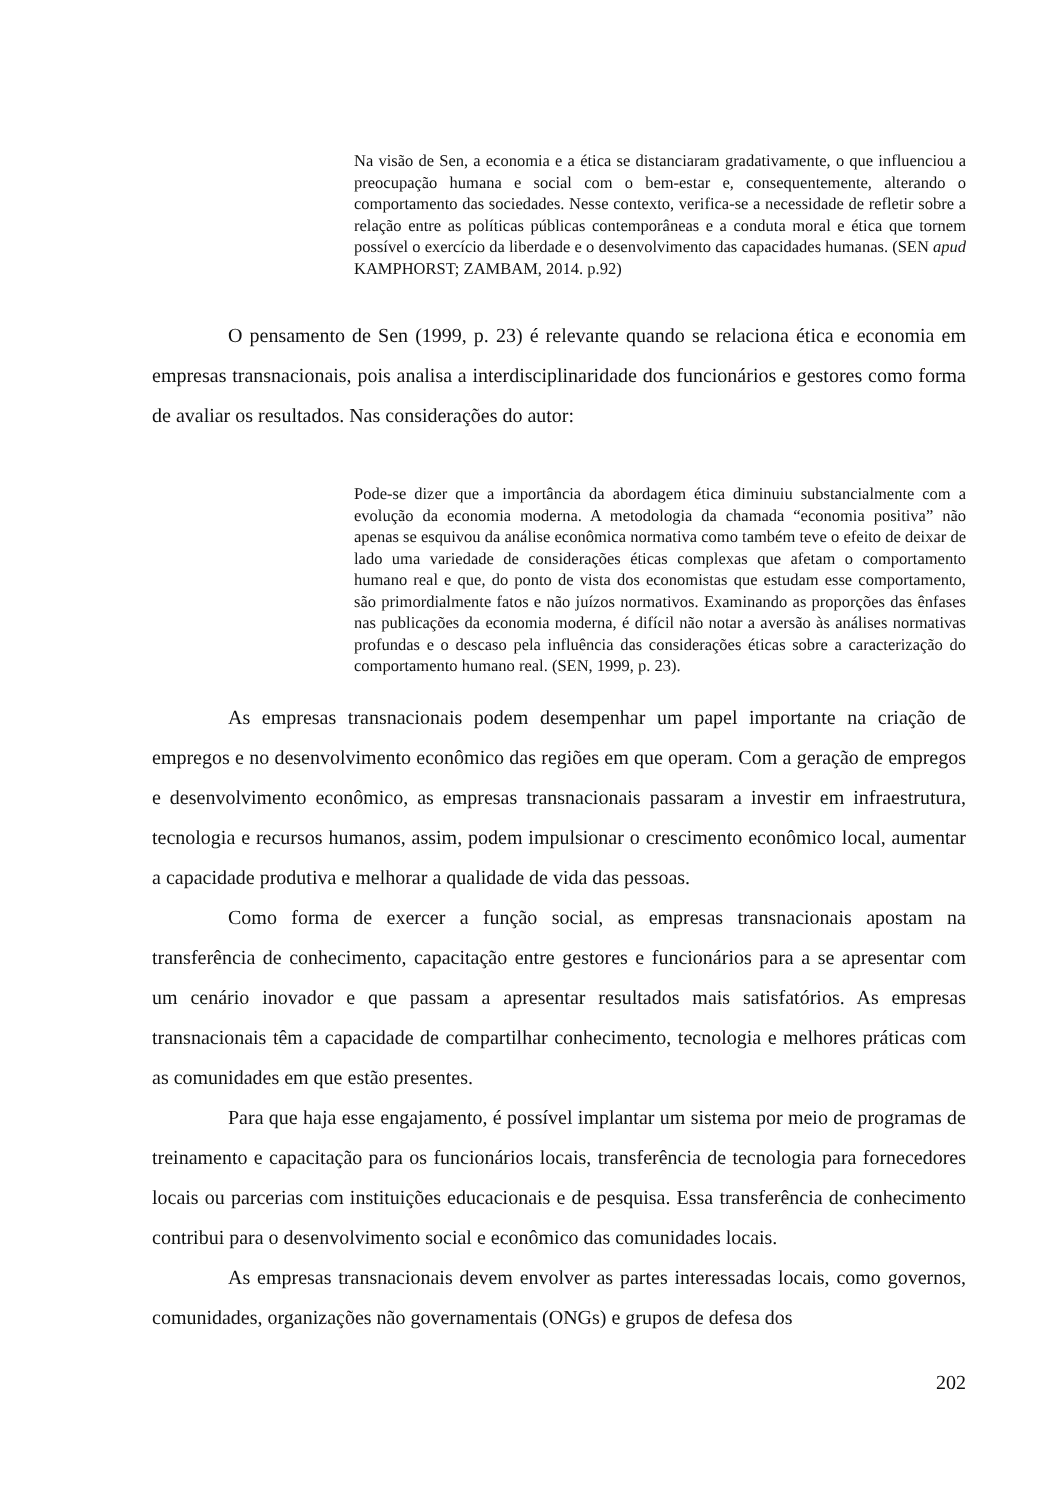Na visão de Sen, a economia e a ética se distanciaram gradativamente, o que influenciou a preocupação humana e social com o bem-estar e, consequentemente, alterando o comportamento das sociedades. Nesse contexto, verifica-se a necessidade de refletir sobre a relação entre as políticas públicas contemporâneas e a conduta moral e ética que tornem possível o exercício da liberdade e o desenvolvimento das capacidades humanas. (SEN apud KAMPHORST; ZAMBAM, 2014. p.92)
O pensamento de Sen (1999, p. 23) é relevante quando se relaciona ética e economia em empresas transnacionais, pois analisa a interdisciplinaridade dos funcionários e gestores como forma de avaliar os resultados. Nas considerações do autor:
Pode-se dizer que a importância da abordagem ética diminuiu substancialmente com a evolução da economia moderna. A metodologia da chamada “economia positiva” não apenas se esquivou da análise econômica normativa como também teve o efeito de deixar de lado uma variedade de considerações éticas complexas que afetam o comportamento humano real e que, do ponto de vista dos economistas que estudam esse comportamento, são primordialmente fatos e não juízos normativos. Examinando as proporções das ênfases nas publicações da economia moderna, é difícil não notar a aversão às análises normativas profundas e o descaso pela influência das considerações éticas sobre a caracterização do comportamento humano real. (SEN, 1999, p. 23).
As empresas transnacionais podem desempenhar um papel importante na criação de empregos e no desenvolvimento econômico das regiões em que operam. Com a geração de empregos e desenvolvimento econômico, as empresas transnacionais passaram a investir em infraestrutura, tecnologia e recursos humanos, assim, podem impulsionar o crescimento econômico local, aumentar a capacidade produtiva e melhorar a qualidade de vida das pessoas.
Como forma de exercer a função social, as empresas transnacionais apostam na transferência de conhecimento, capacitação entre gestores e funcionários para a se apresentar com um cenário inovador e que passam a apresentar resultados mais satisfatórios. As empresas transnacionais têm a capacidade de compartilhar conhecimento, tecnologia e melhores práticas com as comunidades em que estão presentes.
Para que haja esse engajamento, é possível implantar um sistema por meio de programas de treinamento e capacitação para os funcionários locais, transferência de tecnologia para fornecedores locais ou parcerias com instituições educacionais e de pesquisa. Essa transferência de conhecimento contribui para o desenvolvimento social e econômico das comunidades locais.
As empresas transnacionais devem envolver as partes interessadas locais, como governos, comunidades, organizações não governamentais (ONGs) e grupos de defesa dos
202